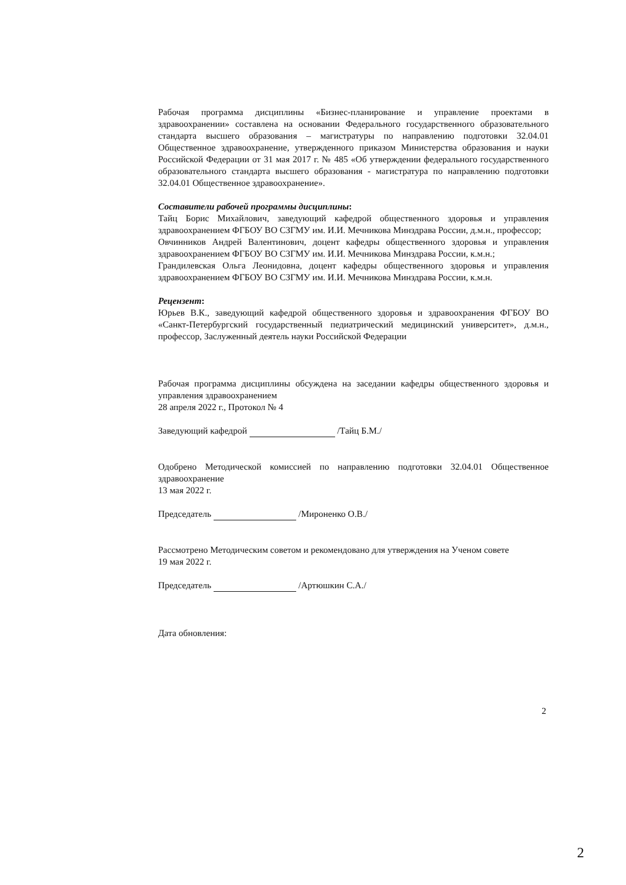Рабочая программа дисциплины «Бизнес-планирование и управление проектами в здравоохранении» составлена на основании Федерального государственного образовательного стандарта высшего образования – магистратуры по направлению подготовки 32.04.01 Общественное здравоохранение, утвержденного приказом Министерства образования и науки Российской Федерации от 31 мая 2017 г. № 485 «Об утверждении федерального государственного образовательного стандарта высшего образования - магистратура по направлению подготовки 32.04.01 Общественное здравоохранение».
Составители рабочей программы дисциплины:
Тайц Борис Михайлович, заведующий кафедрой общественного здоровья и управления здравоохранением ФГБОУ ВО СЗГМУ им. И.И. Мечникова Минздрава России, д.м.н., профессор;
Овчинников Андрей Валентинович, доцент кафедры общественного здоровья и управления здравоохранением ФГБОУ ВО СЗГМУ им. И.И. Мечникова Минздрава России, к.м.н.;
Грандилевская Ольга Леонидовна, доцент кафедры общественного здоровья и управления здравоохранением ФГБОУ ВО СЗГМУ им. И.И. Мечникова Минздрава России, к.м.н.
Рецензент:
Юрьев В.К., заведующий кафедрой общественного здоровья и здравоохранения ФГБОУ ВО «Санкт-Петербургский государственный педиатрический медицинский университет», д.м.н., профессор, Заслуженный деятель науки Российской Федерации
Рабочая программа дисциплины обсуждена на заседании кафедры общественного здоровья и управления здравоохранением
28 апреля 2022 г., Протокол № 4
Заведующий кафедрой /Тайц Б.М./
Одобрено Методической комиссией по направлению подготовки 32.04.01 Общественное здравоохранение
13 мая 2022 г.
Председатель /Мироненко О.В./
Рассмотрено Методическим советом и рекомендовано для утверждения на Ученом совете
19 мая 2022 г.
Председатель /Артюшкин С.А./
Дата обновления:
2
2